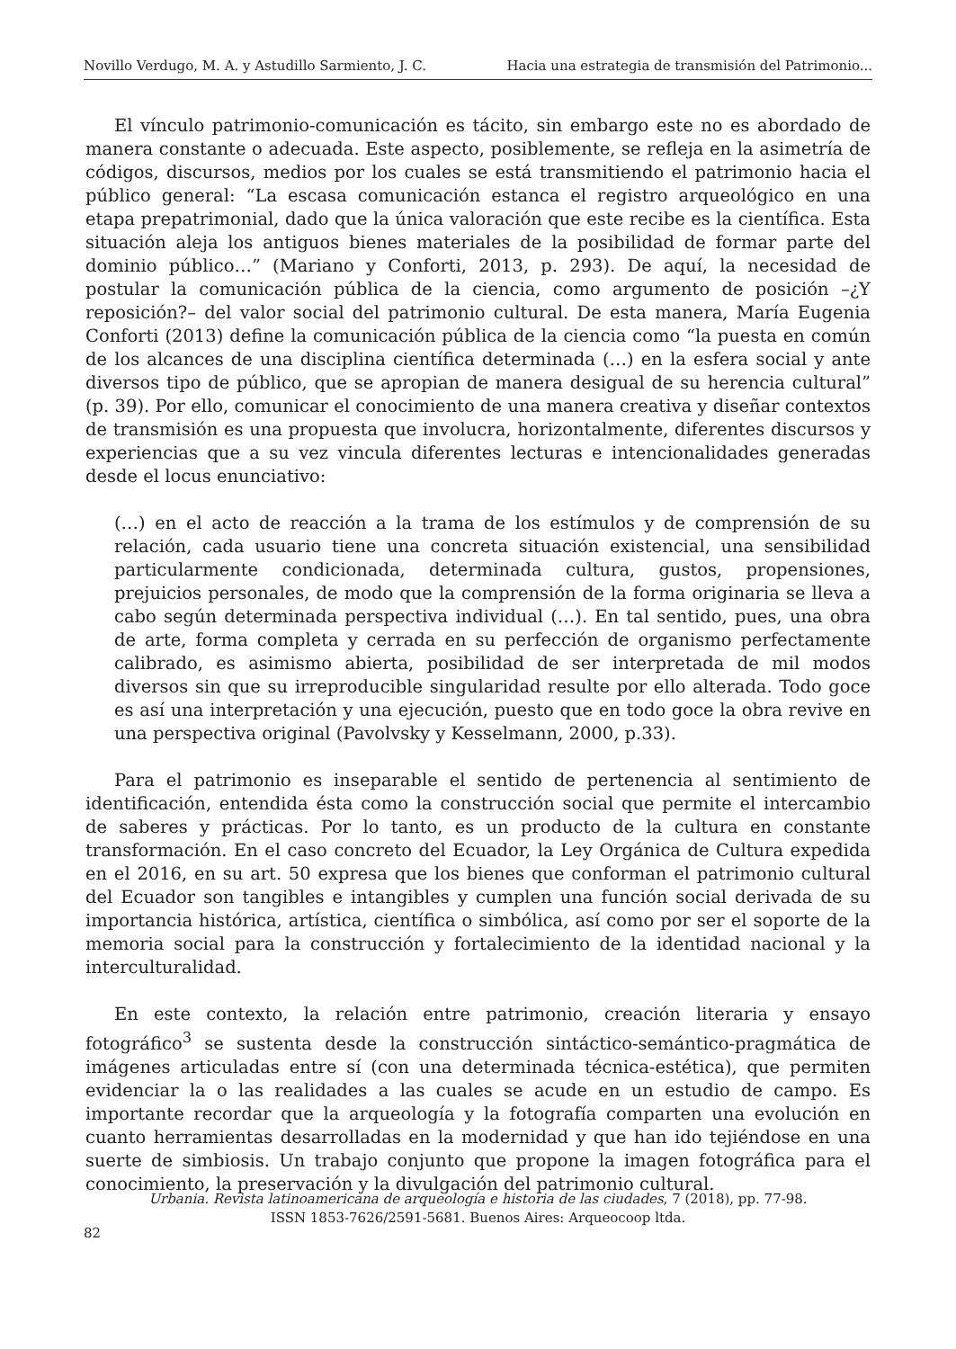Novillo Verdugo, M. A. y Astudillo Sarmiento, J. C. Hacia una estrategia de transmisión del Patrimonio...
El vínculo patrimonio-comunicación es tácito, sin embargo este no es abordado de manera constante o adecuada. Este aspecto, posiblemente, se refleja en la asimetría de códigos, discursos, medios por los cuales se está transmitiendo el patrimonio hacia el público general: “La escasa comunicación estanca el registro arqueológico en una etapa prepatrimonial, dado que la única valoración que este recibe es la científica. Esta situación aleja los antiguos bienes materiales de la posibilidad de formar parte del dominio público…” (Mariano y Conforti, 2013, p. 293). De aquí, la necesidad de postular la comunicación pública de la ciencia, como argumento de posición –¿Y reposición?– del valor social del patrimonio cultural. De esta manera, María Eugenia Conforti (2013) define la comunicación pública de la ciencia como “la puesta en común de los alcances de una disciplina científica determinada (…) en la esfera social y ante diversos tipo de público, que se apropian de manera desigual de su herencia cultural” (p. 39). Por ello, comunicar el conocimiento de una manera creativa y diseñar contextos de transmisión es una propuesta que involucra, horizontalmente, diferentes discursos y experiencias que a su vez vincula diferentes lecturas e intencionalidades generadas desde el locus enunciativo:
(…) en el acto de reacción a la trama de los estímulos y de comprensión de su relación, cada usuario tiene una concreta situación existencial, una sensibilidad particularmente condicionada, determinada cultura, gustos, propensiones, prejuicios personales, de modo que la comprensión de la forma originaria se lleva a cabo según determinada perspectiva individual (…). En tal sentido, pues, una obra de arte, forma completa y cerrada en su perfección de organismo perfectamente calibrado, es asimismo abierta, posibilidad de ser interpretada de mil modos diversos sin que su irreproducible singularidad resulte por ello alterada. Todo goce es así una interpretación y una ejecución, puesto que en todo goce la obra revive en una perspectiva original (Pavolvsky y Kesselmann, 2000, p.33).
Para el patrimonio es inseparable el sentido de pertenencia al sentimiento de identificación, entendida ésta como la construcción social que permite el intercambio de saberes y prácticas. Por lo tanto, es un producto de la cultura en constante transformación. En el caso concreto del Ecuador, la Ley Orgánica de Cultura expedida en el 2016, en su art. 50 expresa que los bienes que conforman el patrimonio cultural del Ecuador son tangibles e intangibles y cumplen una función social derivada de su importancia histórica, artística, científica o simbólica, así como por ser el soporte de la memoria social para la construcción y fortalecimiento de la identidad nacional y la interculturalidad.
En este contexto, la relación entre patrimonio, creación literaria y ensayo fotográfico<sup>3</sup> se sustenta desde la construcción sintáctico-semántico-pragmática de imágenes articuladas entre sí (con una determinada técnica-estética), que permiten evidenciar la o las realidades a las cuales se acude en un estudio de campo. Es importante recordar que la arqueología y la fotografía comparten una evolución en cuanto herramientas desarrolladas en la modernidad y que han ido tejiéndose en una suerte de simbiosis. Un trabajo conjunto que propone la imagen fotográfica para el conocimiento, la preservación y la divulgación del patrimonio cultural.
Urbania. Revista latinoamericana de arqueología e historia de las ciudades, 7 (2018), pp. 77-98.
ISSN 1853-7626/2591-5681. Buenos Aires: Arqueocoop ltda.
82